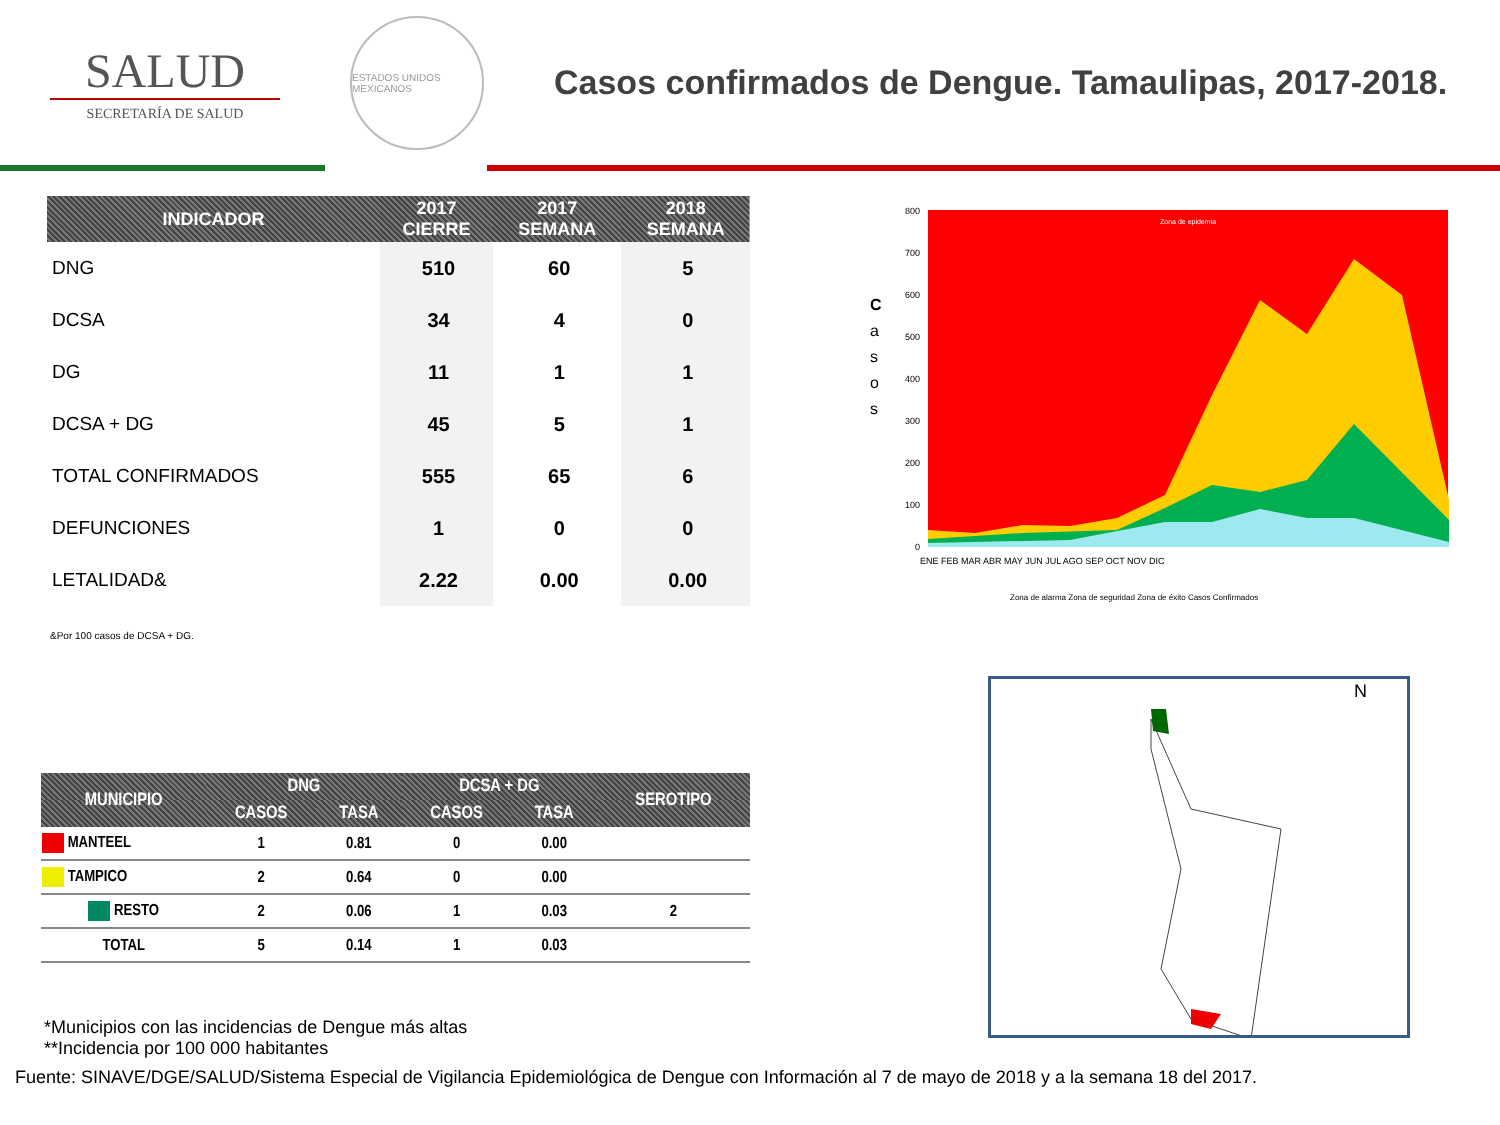SALUD
SECRETARÍA DE SALUD
ESTADOS UNIDOS MEXICANOS
Casos confirmados de Dengue. Tamaulipas, 2017-2018.
| INDICADOR | 2017 CIERRE | 2017 SEMANA | 2018 SEMANA |
| --- | --- | --- | --- |
| DNG | 510 | 60 | 5 |
| DCSA | 34 | 4 | 0 |
| DG | 11 | 1 | 1 |
| DCSA + DG | 45 | 5 | 1 |
| TOTAL CONFIRMADOS | 555 | 65 | 6 |
| DEFUNCIONES | 1 | 0 | 0 |
| LETALIDAD& | 2.22 | 0.00 | 0.00 |
&Por 100 casos de DCSA + DG.
C
a
s
o
s
Zona de epidemia
800
700
600
500
400
300
200
100
0
ENE FEB MAR ABR MAY JUN JUL AGO SEP OCT NOV DIC
Zona de alarma Zona de seguridad Zona de éxito Casos Confirmados
| MUNICIPIO | DNG | | DCSA + DG | | SEROTIPO |
| --- | --- | --- | --- | --- | --- |
| | CASOS | TASA | CASOS | TASA | |
| MANTEEL | 1 | 0.81 | 0 | 0.00 | |
| TAMPICO | 2 | 0.64 | 0 | 0.00 | |
| RESTO | 2 | 0.06 | 1 | 0.03 | 2 |
| TOTAL | 5 | 0.14 | 1 | 0.03 | |
N
*Municipios con las incidencias de Dengue más altas
**Incidencia por 100 000 habitantes
Fuente: SINAVE/DGE/SALUD/Sistema Especial de Vigilancia Epidemiológica de Dengue con Información al 7 de mayo de 2018 y a la semana 18 del 2017.